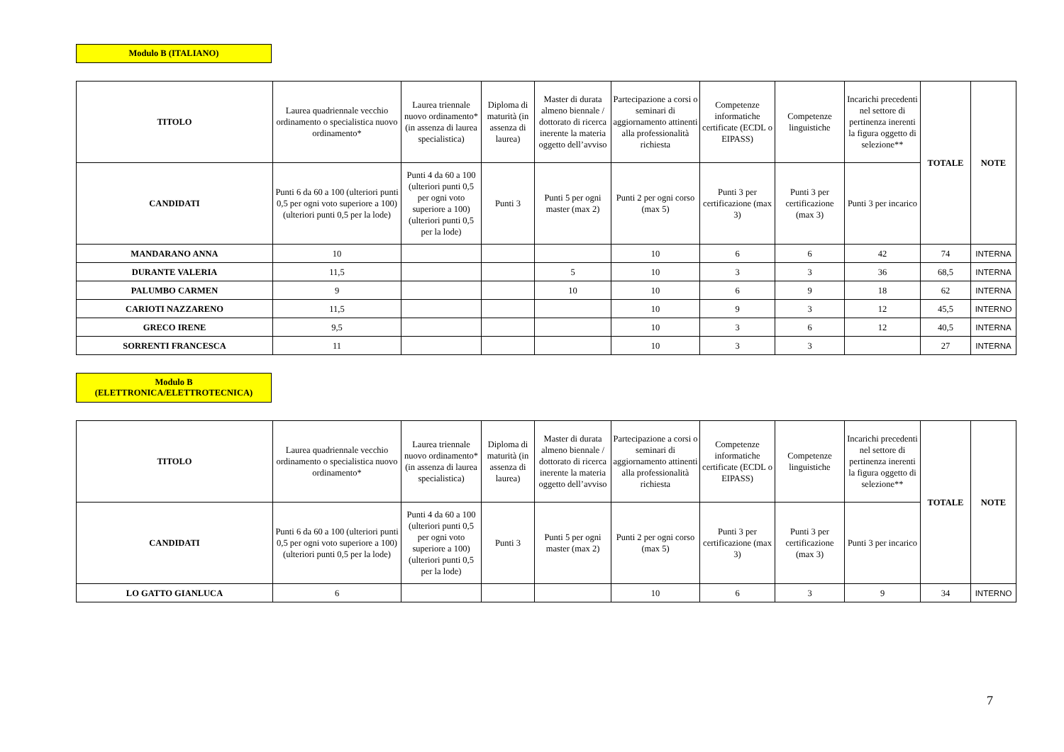Modulo B (ITALIANO)
| TITOLO | Laurea quadriennale vecchio ordinamento o specialistica nuovo ordinamento* | Laurea triennale nuovo ordinamento* (in assenza di laurea specialistica) | Diploma di maturità (in assenza di laurea) | Master di durata almeno biennale / dottorato di ricerca inerente la materia oggetto dell’avviso | Partecipazione a corsi o seminari di aggiornamento attinenti alla professionalità richiesta | Competenze informatiche certificate (ECDL o EIPASS) | Competenze linguistiche | Incarichi precedenti nel settore di pertinenza inerenti la figura oggetto di selezione** | TOTALE | NOTE |
| --- | --- | --- | --- | --- | --- | --- | --- | --- | --- | --- |
| CANDIDATI | Punti 6 da 60 a 100 (ulteriori punti 0,5 per ogni voto superiore a 100) (ulteriori punti 0,5 per la lode) | Punti 4 da 60 a 100 (ulteriori punti 0,5 per ogni voto superiore a 100) (ulteriori punti 0,5 per la lode) | Punti 3 | Punti 5 per ogni master (max 2) | Punti 2 per ogni corso (max 5) | Punti 3 per certificazione (max 3) | Punti 3 per certificazione (max 3) | Punti 3 per incarico | | |
| MANDARANO ANNA | 10 | | | | 10 | 6 | 6 | 42 | 74 | INTERNA |
| DURANTE VALERIA | 11,5 | | | 5 | 10 | 3 | 3 | 36 | 68,5 | INTERNA |
| PALUMBO CARMEN | 9 | | | 10 | 10 | 6 | 9 | 18 | 62 | INTERNA |
| CARIOTI NAZZARENO | 11,5 | | | | 10 | 9 | 3 | 12 | 45,5 | INTERNO |
| GRECO IRENE | 9,5 | | | | 10 | 3 | 6 | 12 | 40,5 | INTERNA |
| SORRENTI FRANCESCA | 11 | | | | 10 | 3 | 3 | | 27 | INTERNA |
Modulo B
(ELETTRONICA/ELETTROTECNICA)
| TITOLO | Laurea quadriennale vecchio ordinamento o specialistica nuovo ordinamento* | Laurea triennale nuovo ordinamento* (in assenza di laurea specialistica) | Diploma di maturità (in assenza di laurea) | Master di durata almeno biennale / dottorato di ricerca inerente la materia oggetto dell’avviso | Partecipazione a corsi o seminari di aggiornamento attinenti alla professionalità richiesta | Competenze informatiche certificate (ECDL o EIPASS) | Competenze linguistiche | Incarichi precedenti nel settore di pertinenza inerenti la figura oggetto di selezione** | TOTALE | NOTE |
| --- | --- | --- | --- | --- | --- | --- | --- | --- | --- | --- |
| CANDIDATI | Punti 6 da 60 a 100 (ulteriori punti 0,5 per ogni voto superiore a 100) (ulteriori punti 0,5 per la lode) | Punti 4 da 60 a 100 (ulteriori punti 0,5 per ogni voto superiore a 100) (ulteriori punti 0,5 per la lode) | Punti 3 | Punti 5 per ogni master (max 2) | Punti 2 per ogni corso (max 5) | Punti 3 per certificazione (max 3) | Punti 3 per certificazione (max 3) | Punti 3 per incarico | | |
| LO GATTO GIANLUCA | 6 | | | | 10 | 6 | 3 | 9 | 34 | INTERNO |
7